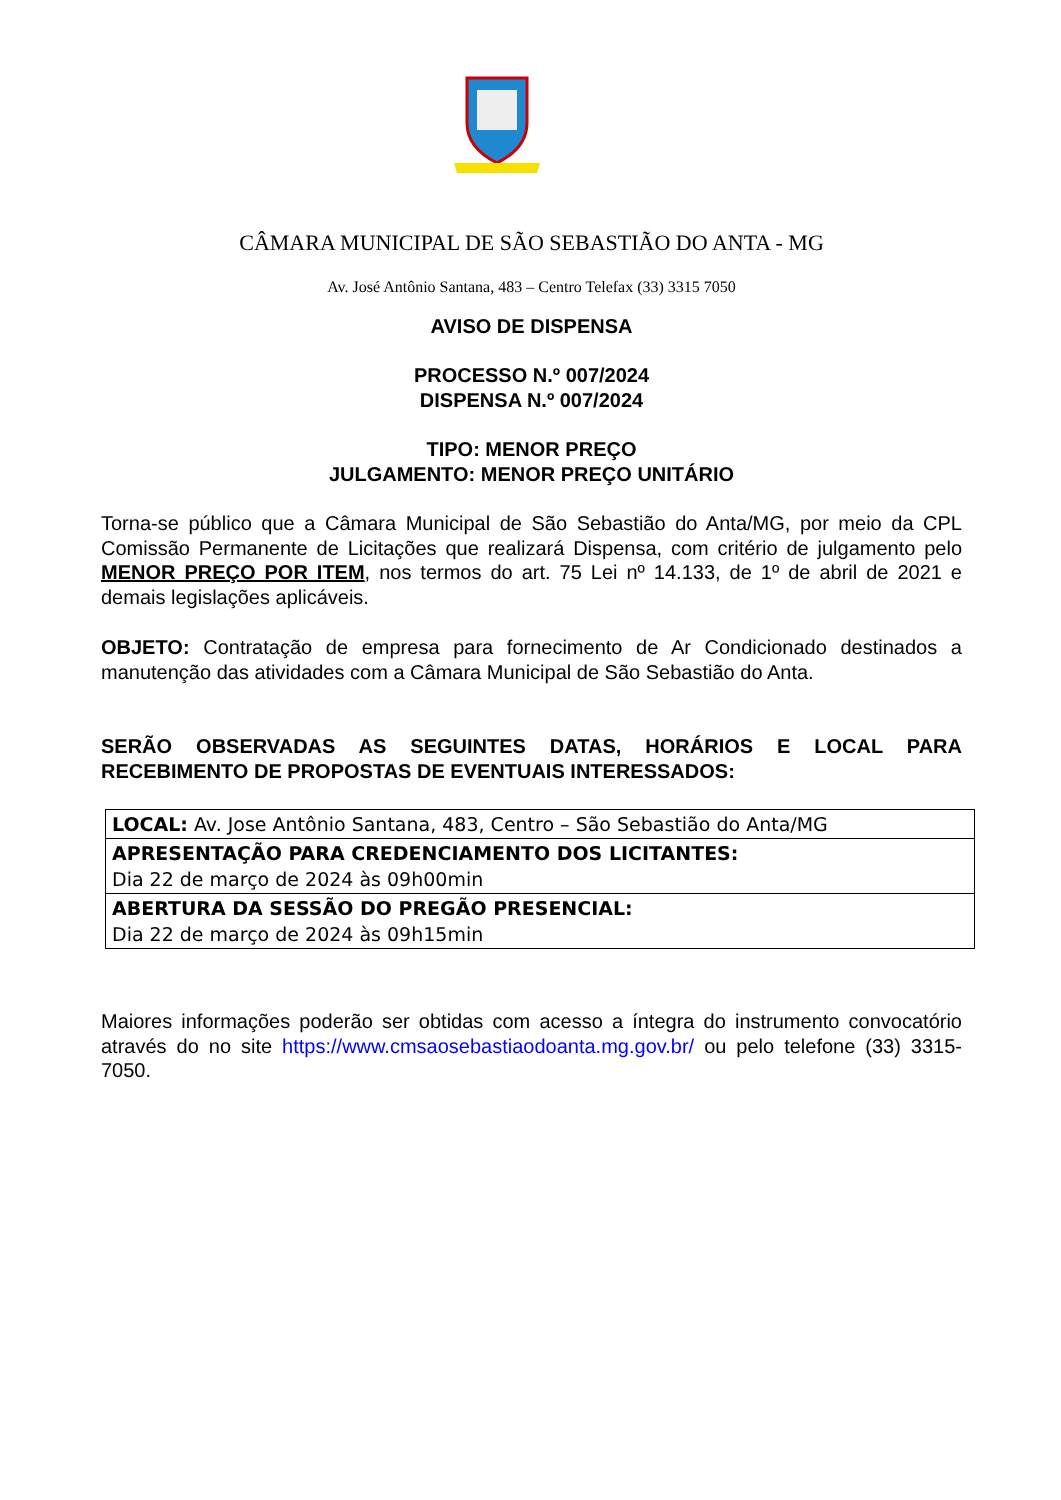CÂMARA MUNICIPAL DE SÃO SEBASTIÃO DO ANTA - MG
Av. José Antônio Santana, 483 – Centro Telefax (33) 3315 7050
AVISO DE DISPENSA
PROCESSO N.º 007/2024
DISPENSA N.º 007/2024
TIPO: MENOR PREÇO
JULGAMENTO: MENOR PREÇO UNITÁRIO
Torna-se público que a Câmara Municipal de São Sebastião do Anta/MG, por meio da CPL Comissão Permanente de Licitações que realizará Dispensa, com critério de julgamento pelo MENOR PREÇO POR ITEM, nos termos do art. 75 Lei nº 14.133, de 1º de abril de 2021 e demais legislações aplicáveis.
OBJETO: Contratação de empresa para fornecimento de Ar Condicionado destinados a manutenção das atividades com a Câmara Municipal de São Sebastião do Anta.
SERÃO OBSERVADAS AS SEGUINTES DATAS, HORÁRIOS E LOCAL PARA RECEBIMENTO DE PROPOSTAS DE EVENTUAIS INTERESSADOS:
| LOCAL: Av. Jose Antônio Santana, 483, Centro – São Sebastião do Anta/MG |
| APRESENTAÇÃO PARA CREDENCIAMENTO DOS LICITANTES: Dia 22 de março de 2024 às 09h00min |
| ABERTURA DA SESSÃO DO PREGÃO PRESENCIAL: Dia 22 de março de 2024 às 09h15min |
Maiores informações poderão ser obtidas com acesso a íntegra do instrumento convocatório através do no site https://www.cmsaosebastiaodoanta.mg.gov.br/ ou pelo telefone (33) 3315-7050.